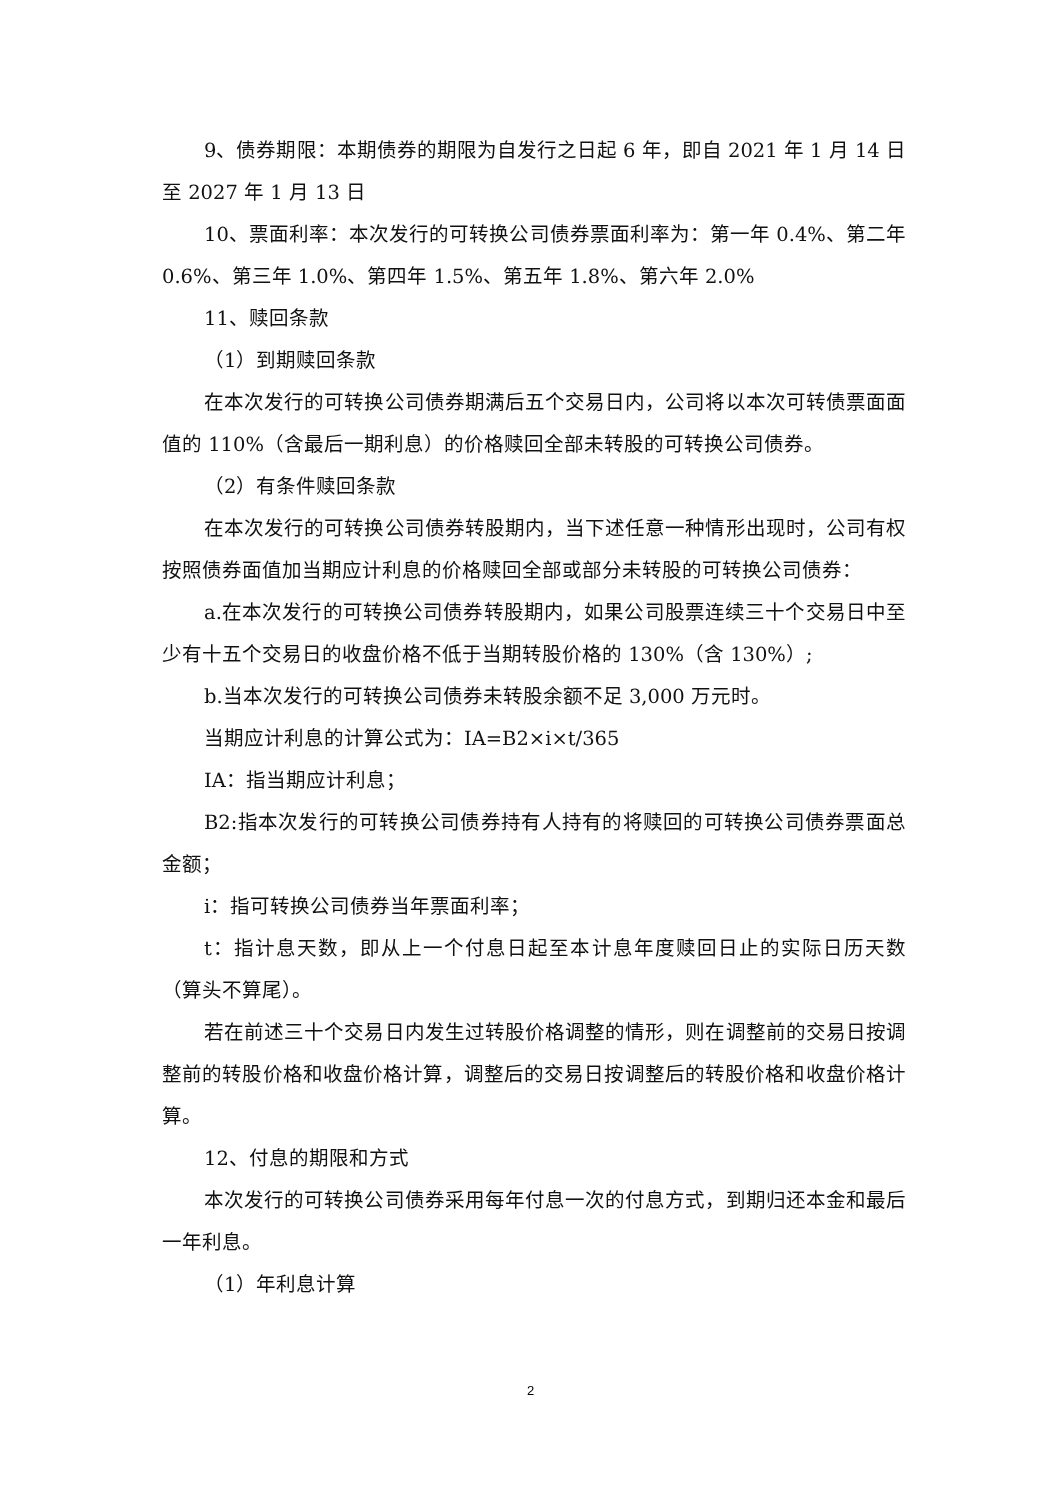9、债券期限：本期债券的期限为自发行之日起 6 年，即自 2021 年 1 月 14 日至 2027 年 1 月 13 日
10、票面利率：本次发行的可转换公司债券票面利率为：第一年 0.4%、第二年 0.6%、第三年 1.0%、第四年 1.5%、第五年 1.8%、第六年 2.0%
11、赎回条款
（1）到期赎回条款
在本次发行的可转换公司债券期满后五个交易日内，公司将以本次可转债票面面值的 110%（含最后一期利息）的价格赎回全部未转股的可转换公司债券。
（2）有条件赎回条款
在本次发行的可转换公司债券转股期内，当下述任意一种情形出现时，公司有权按照债券面值加当期应计利息的价格赎回全部或部分未转股的可转换公司债券：
a.在本次发行的可转换公司债券转股期内，如果公司股票连续三十个交易日中至少有十五个交易日的收盘价格不低于当期转股价格的 130%（含 130%）;
b.当本次发行的可转换公司债券未转股余额不足 3,000 万元时。
当期应计利息的计算公式为：IA=B2×i×t/365
IA：指当期应计利息；
B2:指本次发行的可转换公司债券持有人持有的将赎回的可转换公司债券票面总金额；
i：指可转换公司债券当年票面利率；
t：指计息天数，即从上一个付息日起至本计息年度赎回日止的实际日历天数（算头不算尾）。
若在前述三十个交易日内发生过转股价格调整的情形，则在调整前的交易日按调整前的转股价格和收盘价格计算，调整后的交易日按调整后的转股价格和收盘价格计算。
12、付息的期限和方式
本次发行的可转换公司债券采用每年付息一次的付息方式，到期归还本金和最后一年利息。
（1）年利息计算
2